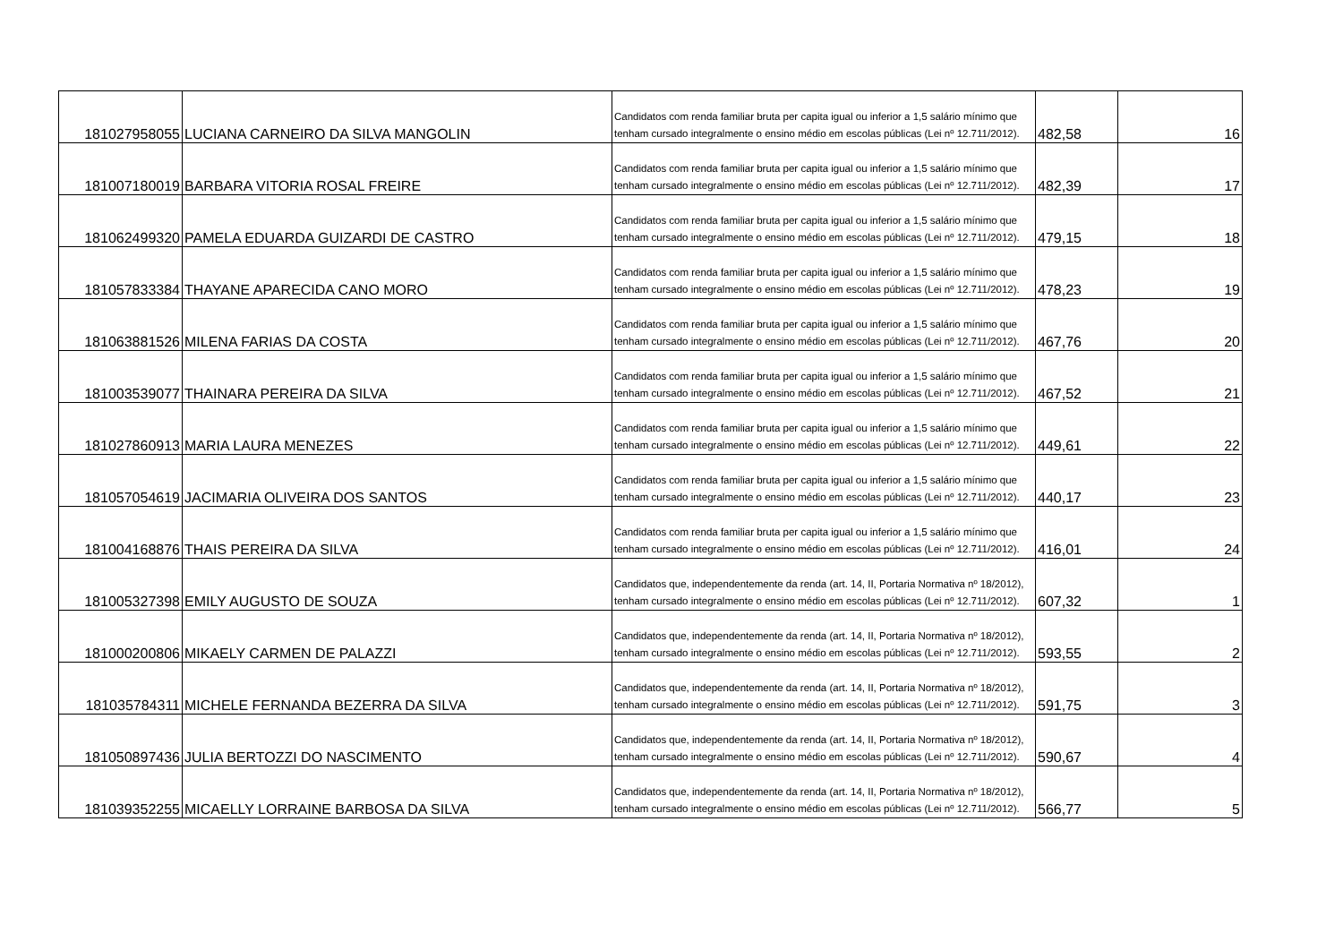| 181027958055 | LUCIANA CARNEIRO DA SILVA MANGOLIN | Candidatos com renda familiar bruta per capita igual ou inferior a 1,5 salário mínimo que tenham cursado integralmente o ensino médio em escolas públicas (Lei nº 12.711/2012). | 482,58 | 16 |
| 181007180019 | BARBARA VITORIA ROSAL FREIRE | Candidatos com renda familiar bruta per capita igual ou inferior a 1,5 salário mínimo que tenham cursado integralmente o ensino médio em escolas públicas (Lei nº 12.711/2012). | 482,39 | 17 |
| 181062499320 | PAMELA EDUARDA GUIZARDI DE CASTRO | Candidatos com renda familiar bruta per capita igual ou inferior a 1,5 salário mínimo que tenham cursado integralmente o ensino médio em escolas públicas (Lei nº 12.711/2012). | 479,15 | 18 |
| 181057833384 | THAYANE APARECIDA CANO MORO | Candidatos com renda familiar bruta per capita igual ou inferior a 1,5 salário mínimo que tenham cursado integralmente o ensino médio em escolas públicas (Lei nº 12.711/2012). | 478,23 | 19 |
| 181063881526 | MILENA FARIAS DA COSTA | Candidatos com renda familiar bruta per capita igual ou inferior a 1,5 salário mínimo que tenham cursado integralmente o ensino médio em escolas públicas (Lei nº 12.711/2012). | 467,76 | 20 |
| 181003539077 | THAINARA PEREIRA DA SILVA | Candidatos com renda familiar bruta per capita igual ou inferior a 1,5 salário mínimo que tenham cursado integralmente o ensino médio em escolas públicas (Lei nº 12.711/2012). | 467,52 | 21 |
| 181027860913 | MARIA LAURA MENEZES | Candidatos com renda familiar bruta per capita igual ou inferior a 1,5 salário mínimo que tenham cursado integralmente o ensino médio em escolas públicas (Lei nº 12.711/2012). | 449,61 | 22 |
| 181057054619 | JACIMARIA OLIVEIRA DOS SANTOS | Candidatos com renda familiar bruta per capita igual ou inferior a 1,5 salário mínimo que tenham cursado integralmente o ensino médio em escolas públicas (Lei nº 12.711/2012). | 440,17 | 23 |
| 181004168876 | THAIS PEREIRA DA SILVA | Candidatos com renda familiar bruta per capita igual ou inferior a 1,5 salário mínimo que tenham cursado integralmente o ensino médio em escolas públicas (Lei nº 12.711/2012). | 416,01 | 24 |
| 181005327398 | EMILY AUGUSTO DE SOUZA | Candidatos que, independentemente da renda (art. 14, II, Portaria Normativa nº 18/2012), tenham cursado integralmente o ensino médio em escolas públicas (Lei nº 12.711/2012). | 607,32 | 1 |
| 181000200806 | MIKAELY CARMEN DE PALAZZI | Candidatos que, independentemente da renda (art. 14, II, Portaria Normativa nº 18/2012), tenham cursado integralmente o ensino médio em escolas públicas (Lei nº 12.711/2012). | 593,55 | 2 |
| 181035784311 | MICHELE FERNANDA BEZERRA DA SILVA | Candidatos que, independentemente da renda (art. 14, II, Portaria Normativa nº 18/2012), tenham cursado integralmente o ensino médio em escolas públicas (Lei nº 12.711/2012). | 591,75 | 3 |
| 181050897436 | JULIA BERTOZZI DO NASCIMENTO | Candidatos que, independentemente da renda (art. 14, II, Portaria Normativa nº 18/2012), tenham cursado integralmente o ensino médio em escolas públicas (Lei nº 12.711/2012). | 590,67 | 4 |
| 181039352255 | MICAELLY LORRAINE BARBOSA DA SILVA | Candidatos que, independentemente da renda (art. 14, II, Portaria Normativa nº 18/2012), tenham cursado integralmente o ensino médio em escolas públicas (Lei nº 12.711/2012). | 566,77 | 5 |